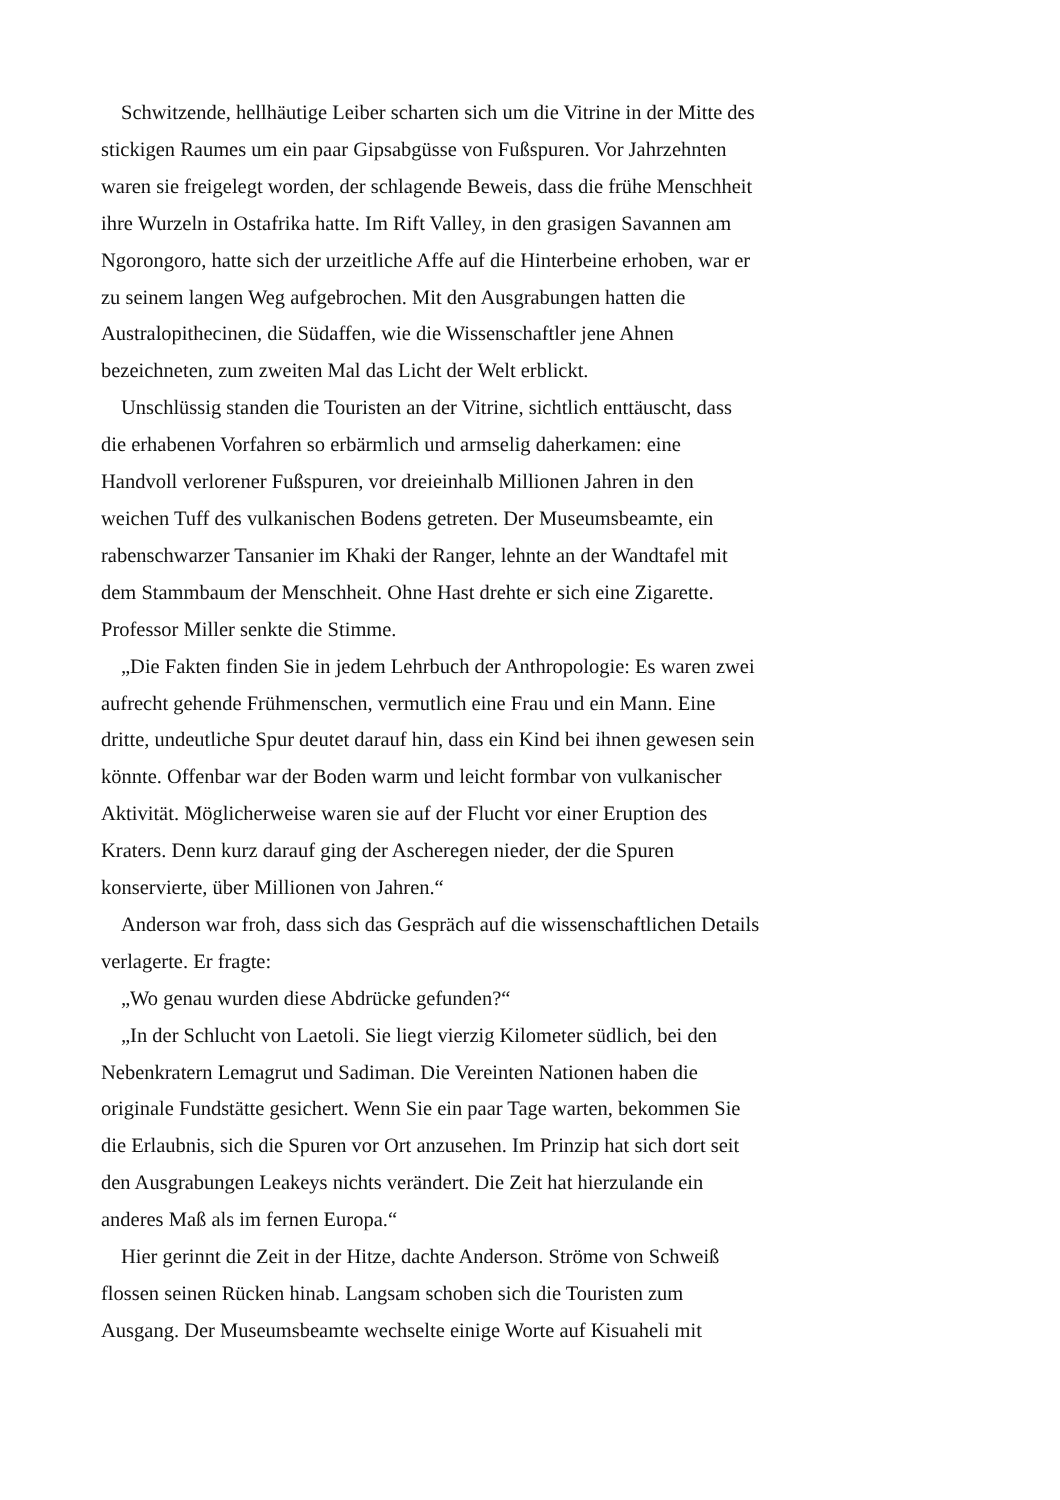Schwitzende, hellhäutige Leiber scharten sich um die Vitrine in der Mitte des stickigen Raumes um ein paar Gipsabgüsse von Fußspuren. Vor Jahrzehnten waren sie freigelegt worden, der schlagende Beweis, dass die frühe Menschheit ihre Wurzeln in Ostafrika hatte. Im Rift Valley, in den grasigen Savannen am Ngorongoro, hatte sich der urzeitliche Affe auf die Hinterbeine erhoben, war er zu seinem langen Weg aufgebrochen. Mit den Ausgrabungen hatten die Australopithecinen, die Südaffen, wie die Wissenschaftler jene Ahnen bezeichneten, zum zweiten Mal das Licht der Welt erblickt.
Unschlüssig standen die Touristen an der Vitrine, sichtlich enttäuscht, dass die erhabenen Vorfahren so erbärmlich und armselig daherkamen: eine Handvoll verlorener Fußspuren, vor dreieinhalb Millionen Jahren in den weichen Tuff des vulkanischen Bodens getreten. Der Museumsbeamte, ein rabenschwarzer Tansanier im Khaki der Ranger, lehnte an der Wandtafel mit dem Stammbaum der Menschheit. Ohne Hast drehte er sich eine Zigarette. Professor Miller senkte die Stimme.
„Die Fakten finden Sie in jedem Lehrbuch der Anthropologie: Es waren zwei aufrecht gehende Frühmenschen, vermutlich eine Frau und ein Mann. Eine dritte, undeutliche Spur deutet darauf hin, dass ein Kind bei ihnen gewesen sein könnte. Offenbar war der Boden warm und leicht formbar von vulkanischer Aktivität. Möglicherweise waren sie auf der Flucht vor einer Eruption des Kraters. Denn kurz darauf ging der Ascheregen nieder, der die Spuren konservierte, über Millionen von Jahren.“
Anderson war froh, dass sich das Gespräch auf die wissenschaftlichen Details verlagerte. Er fragte:
„Wo genau wurden diese Abdrücke gefunden?“
„In der Schlucht von Laetoli. Sie liegt vierzig Kilometer südlich, bei den Nebenkratern Lemagrut und Sadiman. Die Vereinten Nationen haben die originale Fundstätte gesichert. Wenn Sie ein paar Tage warten, bekommen Sie die Erlaubnis, sich die Spuren vor Ort anzusehen. Im Prinzip hat sich dort seit den Ausgrabungen Leakeys nichts verändert. Die Zeit hat hierzulande ein anderes Maß als im fernen Europa.“
Hier gerinnt die Zeit in der Hitze, dachte Anderson. Ströme von Schweiß flossen seinen Rücken hinab. Langsam schoben sich die Touristen zum Ausgang. Der Museumsbeamte wechselte einige Worte auf Kisuaheli mit